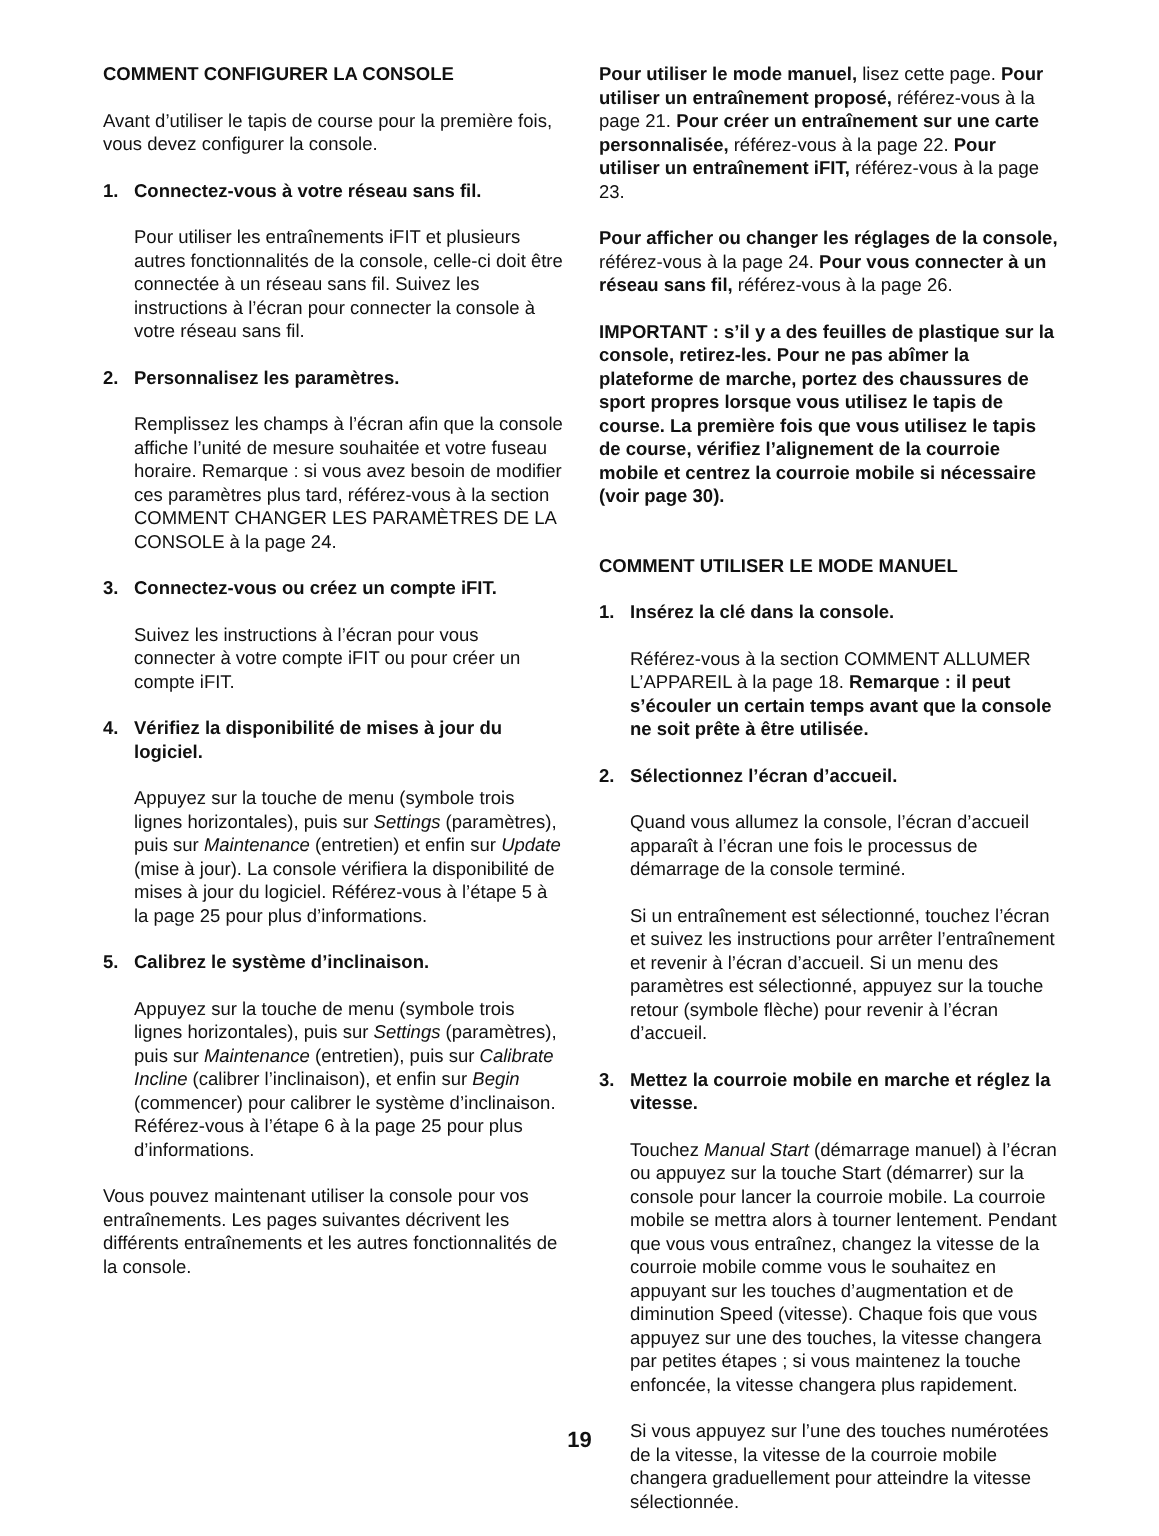COMMENT CONFIGURER LA CONSOLE
Avant d’utiliser le tapis de course pour la première fois, vous devez configurer la console.
1. Connectez-vous à votre réseau sans fil.
Pour utiliser les entraînements iFIT et plusieurs autres fonctionnalités de la console, celle-ci doit être connectée à un réseau sans fil. Suivez les instructions à l’écran pour connecter la console à votre réseau sans fil.
2. Personnalisez les paramètres.
Remplissez les champs à l’écran afin que la console affiche l’unité de mesure souhaitée et votre fuseau horaire. Remarque : si vous avez besoin de modifier ces paramètres plus tard, référez-vous à la section COMMENT CHANGER LES PARAMÈTRES DE LA CONSOLE à la page 24.
3. Connectez-vous ou créez un compte iFIT.
Suivez les instructions à l’écran pour vous connecter à votre compte iFIT ou pour créer un compte iFIT.
4. Vérifiez la disponibilité de mises à jour du logiciel.
Appuyez sur la touche de menu (symbole trois lignes horizontales), puis sur Settings (paramètres), puis sur Maintenance (entretien) et enfin sur Update (mise à jour). La console vérifiera la disponibilité de mises à jour du logiciel. Référez-vous à l’étape 5 à la page 25 pour plus d’informations.
5. Calibrez le système d’inclinaison.
Appuyez sur la touche de menu (symbole trois lignes horizontales), puis sur Settings (paramètres), puis sur Maintenance (entretien), puis sur Calibrate Incline (calibrer l’inclinaison), et enfin sur Begin (commencer) pour calibrer le système d’inclinaison. Référez-vous à l’étape 6 à la page 25 pour plus d’informations.
Vous pouvez maintenant utiliser la console pour vos entraînements. Les pages suivantes décrivent les différents entraînements et les autres fonctionnalités de la console.
Pour utiliser le mode manuel, lisez cette page. Pour utiliser un entraînement proposé, référez-vous à la page 21. Pour créer un entraînement sur une carte personnalisée, référez-vous à la page 22. Pour utiliser un entraînement iFIT, référez-vous à la page 23.
Pour afficher ou changer les réglages de la console, référez-vous à la page 24. Pour vous connecter à un réseau sans fil, référez-vous à la page 26.
IMPORTANT : s’il y a des feuilles de plastique sur la console, retirez-les. Pour ne pas abîmer la plateforme de marche, portez des chaussures de sport propres lorsque vous utilisez le tapis de course. La première fois que vous utilisez le tapis de course, vérifiez l’alignement de la courroie mobile et centrez la courroie mobile si nécessaire (voir page 30).
COMMENT UTILISER LE MODE MANUEL
1. Insérez la clé dans la console.
Référez-vous à la section COMMENT ALLUMER L’APPAREIL à la page 18. Remarque : il peut s’écouler un certain temps avant que la console ne soit prête à être utilisée.
2. Sélectionnez l’écran d’accueil.
Quand vous allumez la console, l’écran d’accueil apparaît à l’écran une fois le processus de démarrage de la console terminé.
Si un entraînement est sélectionné, touchez l’écran et suivez les instructions pour arrêter l’entraînement et revenir à l’écran d’accueil. Si un menu des paramètres est sélectionné, appuyez sur la touche retour (symbole flèche) pour revenir à l’écran d’accueil.
3. Mettez la courroie mobile en marche et réglez la vitesse.
Touchez Manual Start (démarrage manuel) à l’écran ou appuyez sur la touche Start (démarrer) sur la console pour lancer la courroie mobile. La courroie mobile se mettra alors à tourner lentement. Pendant que vous vous entraînez, changez la vitesse de la courroie mobile comme vous le souhaitez en appuyant sur les touches d’augmentation et de diminution Speed (vitesse). Chaque fois que vous appuyez sur une des touches, la vitesse changera par petites étapes ; si vous maintenez la touche enfoncée, la vitesse changera plus rapidement.
Si vous appuyez sur l’une des touches numérotées de la vitesse, la vitesse de la courroie mobile changera graduellement pour atteindre la vitesse sélectionnée.
19